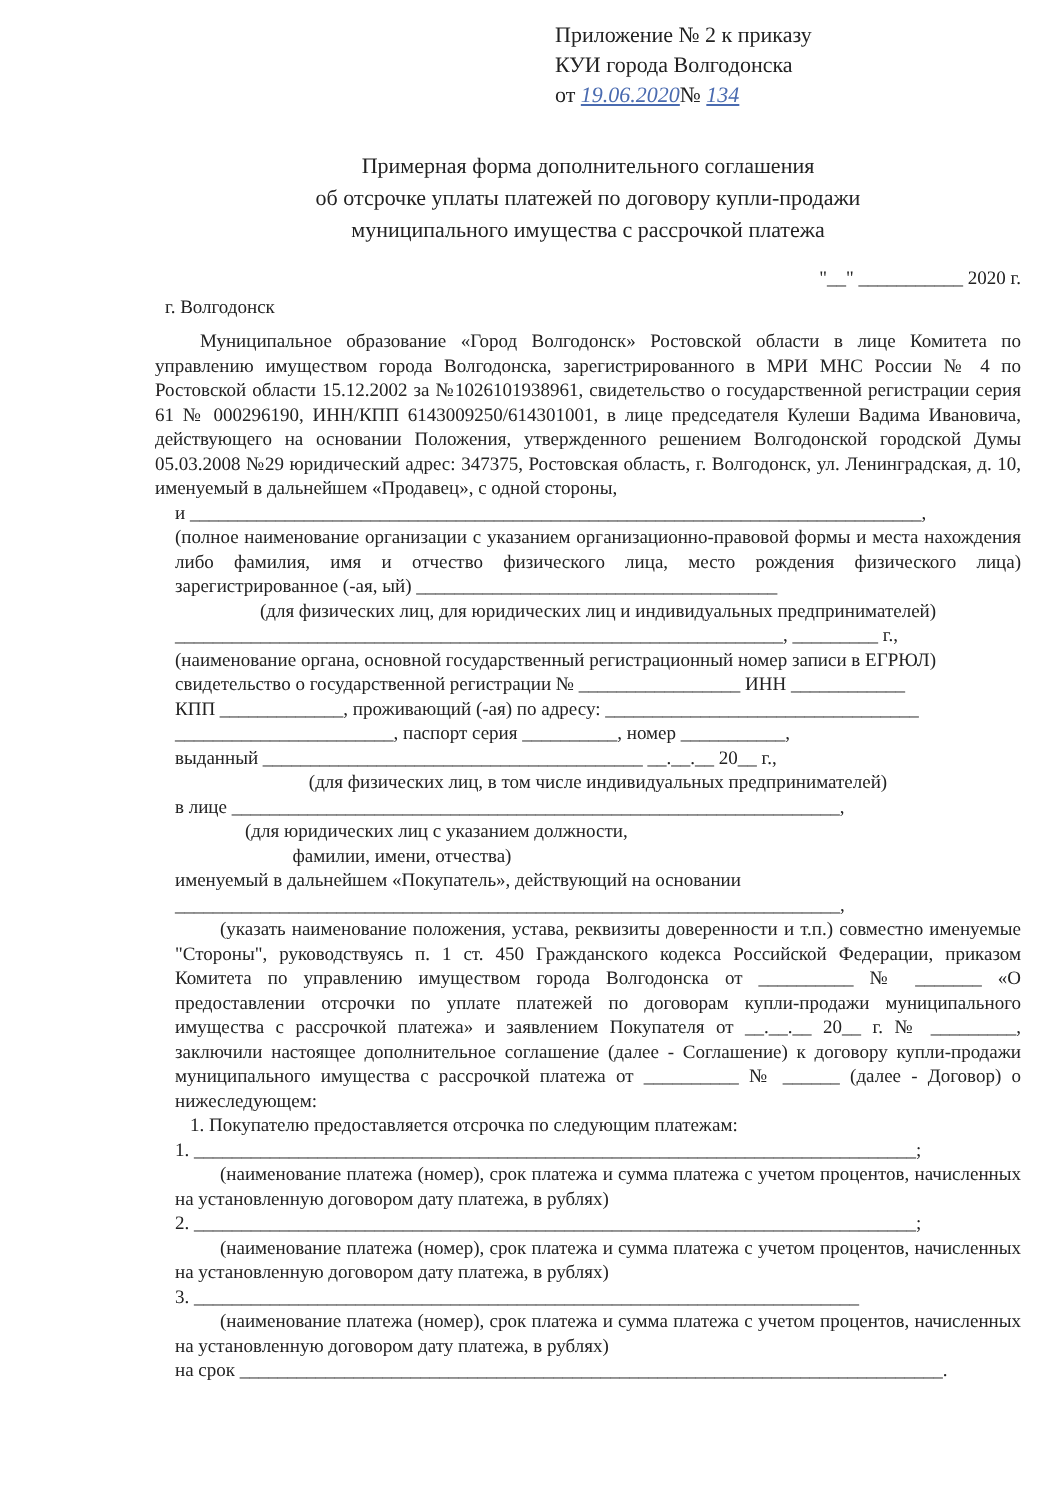Приложение № 2 к приказу
КУИ города Волгодонска
от 19.06.2020№ 134
Примерная форма дополнительного соглашения
об отсрочке уплаты платежей по договору купли-продажи
муниципального имущества с рассрочкой платежа
"__" ___________ 2020 г.
г. Волгодонск
Муниципальное образование «Город Волгодонск» Ростовской области в лице Комитета по управлению имуществом города Волгодонска, зарегистрированного в МРИ МНС России № 4 по Ростовской области 15.12.2002 за №1026101938961, свидетельство о государственной регистрации серия 61 № 000296190, ИНН/КПП 6143009250/614301001, в лице председателя Кулеши Вадима Ивановича, действующего на основании Положения, утвержденного решением Волгодонской городской Думы 05.03.2008 №29 юридический адрес: 347375, Ростовская область, г. Волгодонск, ул. Ленинградская, д. 10, именуемый в дальнейшем «Продавец», с одной стороны,
и _____________________________________________________________________________,
(полное наименование организации с указанием организационно-правовой формы и места нахождения либо фамилия, имя и отчество физического лица, место рождения физического лица) зарегистрированное (-ая, ый) ______________________________________
(для физических лиц, для юридических лиц и индивидуальных предпринимателей)
________________________________________________________________, _________ г.,
(наименование органа, основной государственный регистрационный номер записи в ЕГРЮЛ)
свидетельство о государственной регистрации № _________________ ИНН ____________
КПП _____________, проживающий (-ая) по адресу: _________________________________
_______________________, паспорт серия __________, номер ___________,
выданный ________________________________________ __.__.__ 20__ г.,
(для физических лиц, в том числе индивидуальных предпринимателей)
в лице ________________________________________________________________,
(для юридических лиц с указанием должности,
фамилии, имени, отчества)
именуемый в дальнейшем «Покупатель», действующий на основании
______________________________________________________________________,
(указать наименование положения, устава, реквизиты доверенности и т.п.) совместно именуемые "Стороны", руководствуясь п. 1 ст. 450 Гражданского кодекса Российской Федерации, приказом Комитета по управлению имуществом города Волгодонска от __________ № _______ «О предоставлении отсрочки по уплате платежей по договорам купли-продажи муниципального имущества с рассрочкой платежа» и заявлением Покупателя от __.__.__ 20__ г. № _________, заключили настоящее дополнительное соглашение (далее - Соглашение) к договору купли-продажи муниципального имущества с рассрочкой платежа от __________ № ______ (далее - Договор) о нижеследующем:
1. Покупателю предоставляется отсрочка по следующим платежам:
1. ____________________________________________________________________________;
(наименование платежа (номер), срок платежа и сумма платежа с учетом процентов, начисленных на установленную договором дату платежа, в рублях)
2. ____________________________________________________________________________;
(наименование платежа (номер), срок платежа и сумма платежа с учетом процентов, начисленных на установленную договором дату платежа, в рублях)
3. ______________________________________________________________________
(наименование платежа (номер), срок платежа и сумма платежа с учетом процентов, начисленных на установленную договором дату платежа, в рублях)
на срок __________________________________________________________________________.